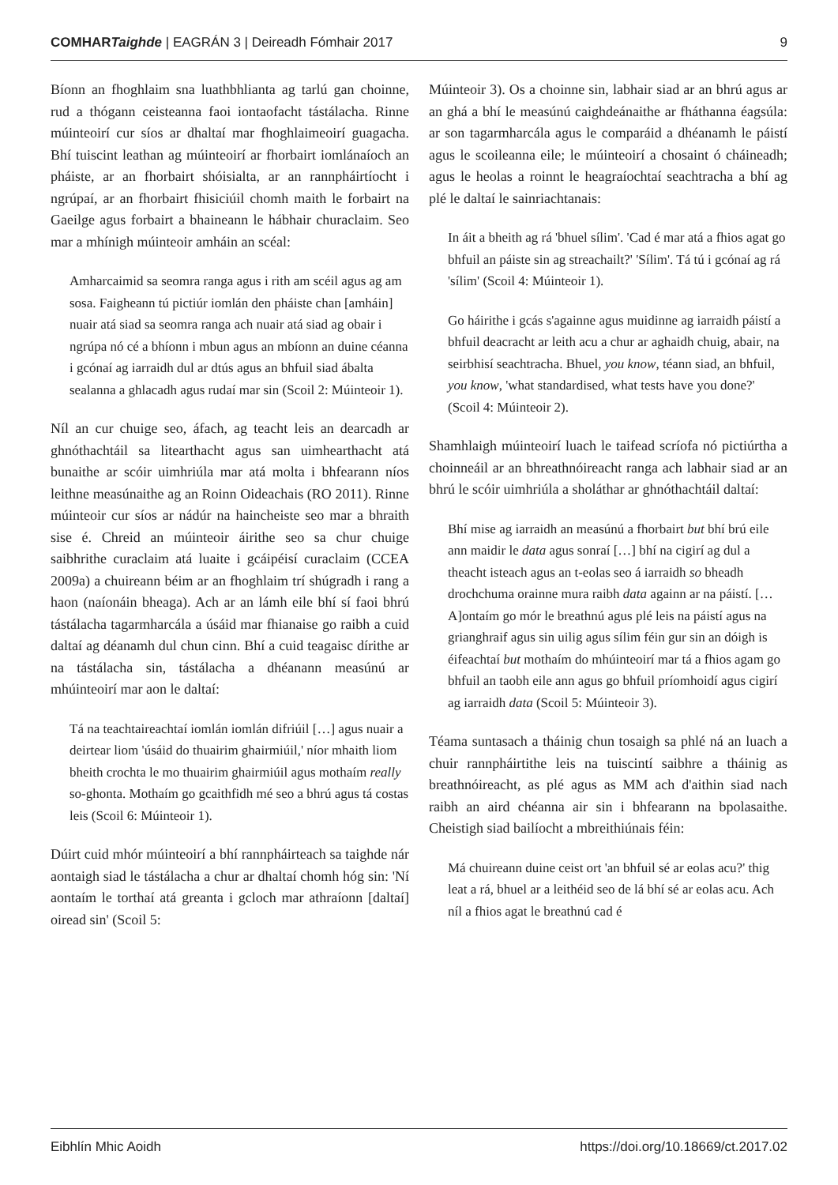COMHARTaighde | EAGRÁN 3 | Deireadh Fómhair 2017 9
Bíonn an fhoghlaim sna luathbhlianta ag tarlú gan choinne, rud a thógann ceisteanna faoi iontaofacht tástálacha. Rinne múinteoirí cur síos ar dhaltaí mar fhoghlaimeoirí guagacha. Bhí tuiscint leathan ag múinteoirí ar fhorbairt iomlánaíoch an pháiste, ar an fhorbairt shóisialta, ar an rannpháirtíocht i ngrúpaí, ar an fhorbairt fhisiciúil chomh maith le forbairt na Gaeilge agus forbairt a bhaineann le hábhair churaclaim. Seo mar a mhínigh múinteoir amháin an scéal:
Amharcaimid sa seomra ranga agus i rith am scéil agus ag am sosa. Faigheann tú pictiúr iomlán den pháiste chan [amháin] nuair atá siad sa seomra ranga ach nuair atá siad ag obair i ngrúpa nó cé a bhíonn i mbun agus an mbíonn an duine céanna i gcónaí ag iarraidh dul ar dtús agus an bhfuil siad ábalta sealanna a ghlacadh agus rudaí mar sin (Scoil 2: Múinteoir 1).
Níl an cur chuige seo, áfach, ag teacht leis an dearcadh ar ghnóthachtáil sa litearthacht agus san uimhearthacht atá bunaithe ar scóir uimhriúla mar atá molta i bhfearann níos leithne measúnaithe ag an Roinn Oideachais (RO 2011). Rinne múinteoir cur síos ar nádúr na haincheiste seo mar a bhraith sise é. Chreid an múinteoir áirithe seo sa chur chuige saibhrithe curaclaim atá luaite i gcáipéisí curaclaim (CCEA 2009a) a chuireann béim ar an fhoghlaim trí shúgradh i rang a haon (naíonáin bheaga). Ach ar an lámh eile bhí sí faoi bhrú tástálacha tagarmharcála a úsáid mar fhianaise go raibh a cuid daltaí ag déanamh dul chun cinn. Bhí a cuid teagaisc dírithe ar na tástálacha sin, tástálacha a dhéanann measúnú ar mhúinteoirí mar aon le daltaí:
Tá na teachtaireachtaí iomlán iomlán difriúil […] agus nuair a deirtear liom 'úsáid do thuairim ghairmiúil,' níor mhaith liom bheith crochta le mo thuairim ghairmiúil agus mothaím really so-ghonta. Mothaím go gcaithfidh mé seo a bhrú agus tá costas leis (Scoil 6: Múinteoir 1).
Dúirt cuid mhór múinteoirí a bhí rannpháirteach sa taighde nár aontaigh siad le tástálacha a chur ar dhaltaí chomh hóg sin: 'Ní aontaím le torthaí atá greanta i gcloch mar athraíonn [daltaí] oiread sin' (Scoil 5:
Múinteoir 3). Os a choinne sin, labhair siad ar an bhrú agus ar an ghá a bhí le measúnú caighdeánaithe ar fháthanna éagsúla: ar son tagarmharcála agus le comparáid a dhéanamh le páistí agus le scoileanna eile; le múinteoirí a chosaint ó cháineadh; agus le heolas a roinnt le heagraíochtaí seachtracha a bhí ag plé le daltaí le sainriachtanais:
In áit a bheith ag rá 'bhuel sílim'. 'Cad é mar atá a fhios agat go bhfuil an páiste sin ag streachailt?' 'Sílim'. Tá tú i gcónaí ag rá 'sílim' (Scoil 4: Múinteoir 1).
Go háirithe i gcás s'againne agus muidinne ag iarraidh páistí a bhfuil deacracht ar leith acu a chur ar aghaidh chuig, abair, na seirbhisí seachtracha. Bhuel, you know, téann siad, an bhfuil, you know, 'what standardised, what tests have you done?' (Scoil 4: Múinteoir 2).
Shamhlaigh múinteoirí luach le taifead scríofa nó pictiúrtha a choinneáil ar an bhreathnóireacht ranga ach labhair siad ar an bhrú le scóir uimhriúla a sholáthar ar ghnóthachtáil daltaí:
Bhí mise ag iarraidh an measúnú a fhorbairt but bhí brú eile ann maidir le data agus sonraí […] bhí na cigirí ag dul a theacht isteach agus an t-eolas seo á iarraidh so bheadh drochchuma orainne mura raibh data againn ar na páistí. [… A]ontaím go mór le breathnú agus plé leis na páistí agus na grianghraif agus sin uilig agus sílim féin gur sin an dóigh is éifeachtaí but mothaím do mhúinteoirí mar tá a fhios agam go bhfuil an taobh eile ann agus go bhfuil príomhoidí agus cigirí ag iarraidh data (Scoil 5: Múinteoir 3).
Téama suntasach a tháinig chun tosaigh sa phlé ná an luach a chuir rannpháirtithe leis na tuiscintí saibhre a tháinig as breathnóireacht, as plé agus as MM ach d'aithin siad nach raibh an aird chéanna air sin i bhfearann na bpolasaithe. Cheistigh siad bailíocht a mbreithiúnais féin:
Má chuireann duine ceist ort 'an bhfuil sé ar eolas acu?' thig leat a rá, bhuel ar a leithéid seo de lá bhí sé ar eolas acu. Ach níl a fhios agat le breathnú cad é
Eibhlín Mhic Aoidh https://doi.org/10.18669/ct.2017.02